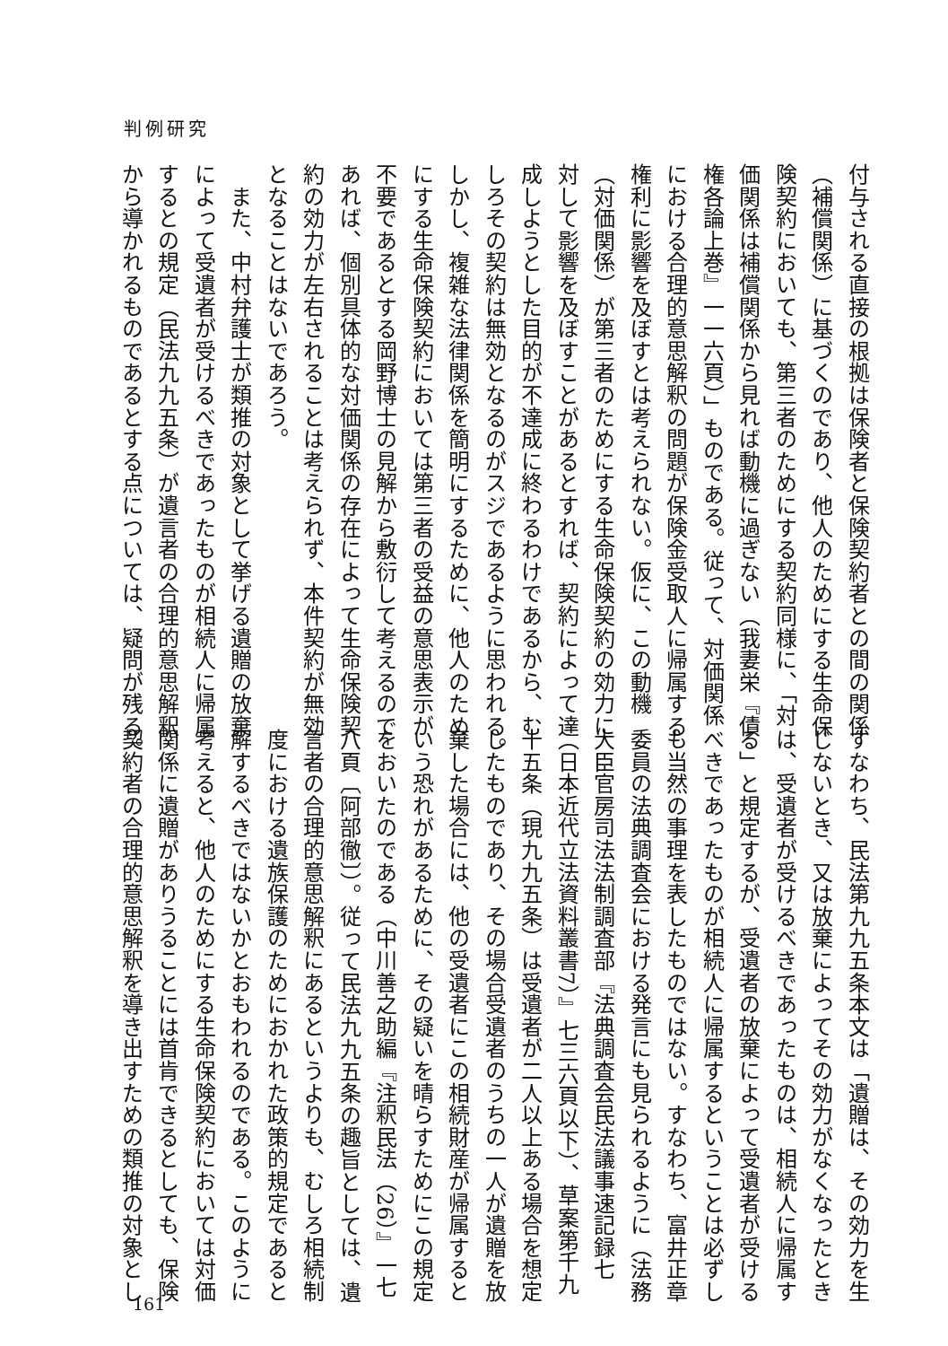判例研究
付与される直接の根拠は保険者と保険契約者との間の関係
（補償関係）に基づくのであり、他人のためにする生命保
険契約においても、第三者のためにする契約同様に、「対
価関係は補償関係から見れば動機に過ぎない（我妻栄『債
権各論上巻』一一六頁）」ものである。従って、対価関係
における合理的意思解釈の問題が保険金受取人に帰属する
権利に影響を及ぼすとは考えられない。仮に、この動機
（対価関係）が第三者のためにする生命保険契約の効力に
対して影響を及ぼすことがあるとすれば、契約によって達
成しようとした目的が不達成に終わるわけであるから、む
しろその契約は無効となるのがスジであるように思われる。
しかし、複雑な法律関係を簡明にするために、他人のため
にする生命保険契約においては第三者の受益の意思表示が
不要であるとする岡野博士の見解から敷衍して考えるので
あれば、個別具体的な対価関係の存在によって生命保険契
約の効力が左右されることは考えられず、本件契約が無効
となることはないであろう。
　また、中村弁護士が類推の対象として挙げる遺贈の放棄
によって受遺者が受けるべきであったものが相続人に帰属
するとの規定（民法九九五条）が遺言者の合理的意思解釈
から導かれるものであるとする点については、疑問が残る。
すなわち、民法第九九五条本文は「遺贈は、その効力を生
じないとき、又は放棄によってその効力がなくなったとき
は、受遺者が受けるべきであったものは、相続人に帰属す
る」と規定するが、受遺者の放棄によって受遺者が受ける
べきであったものが相続人に帰属するということは必ずし
も当然の事理を表したものではない。すなわち、富井正章
委員の法典調査会における発言にも見られるように（法務
大臣官房司法法制調査部『法典調査会民法議事速記録七
（日本近代立法資料叢書7）』七三六頁以下）、草案第千九
十五条（現九九五条）は受遺者が二人以上ある場合を想定
したものであり、その場合受遺者のうちの一人が遺贈を放
棄した場合には、他の受遺者にこの相続財産が帰属すると
いう恐れがあるために、その疑いを晴らすためにこの規定
をおいたのである（中川善之助編『注釈民法（26）』一七
八頁〔阿部徹〕）。従って民法九九五条の趣旨としては、遺
言者の合理的意思解釈にあるというよりも、むしろ相続制
度における遺族保護のためにおかれた政策的規定であると
解するべきではないかとおもわれるのである。このように
考えると、他人のためにする生命保険契約においては対価
関係に遺贈がありうることには首肯できるとしても、保険
契約者の合理的意思解釈を導き出すための類推の対象とし
161